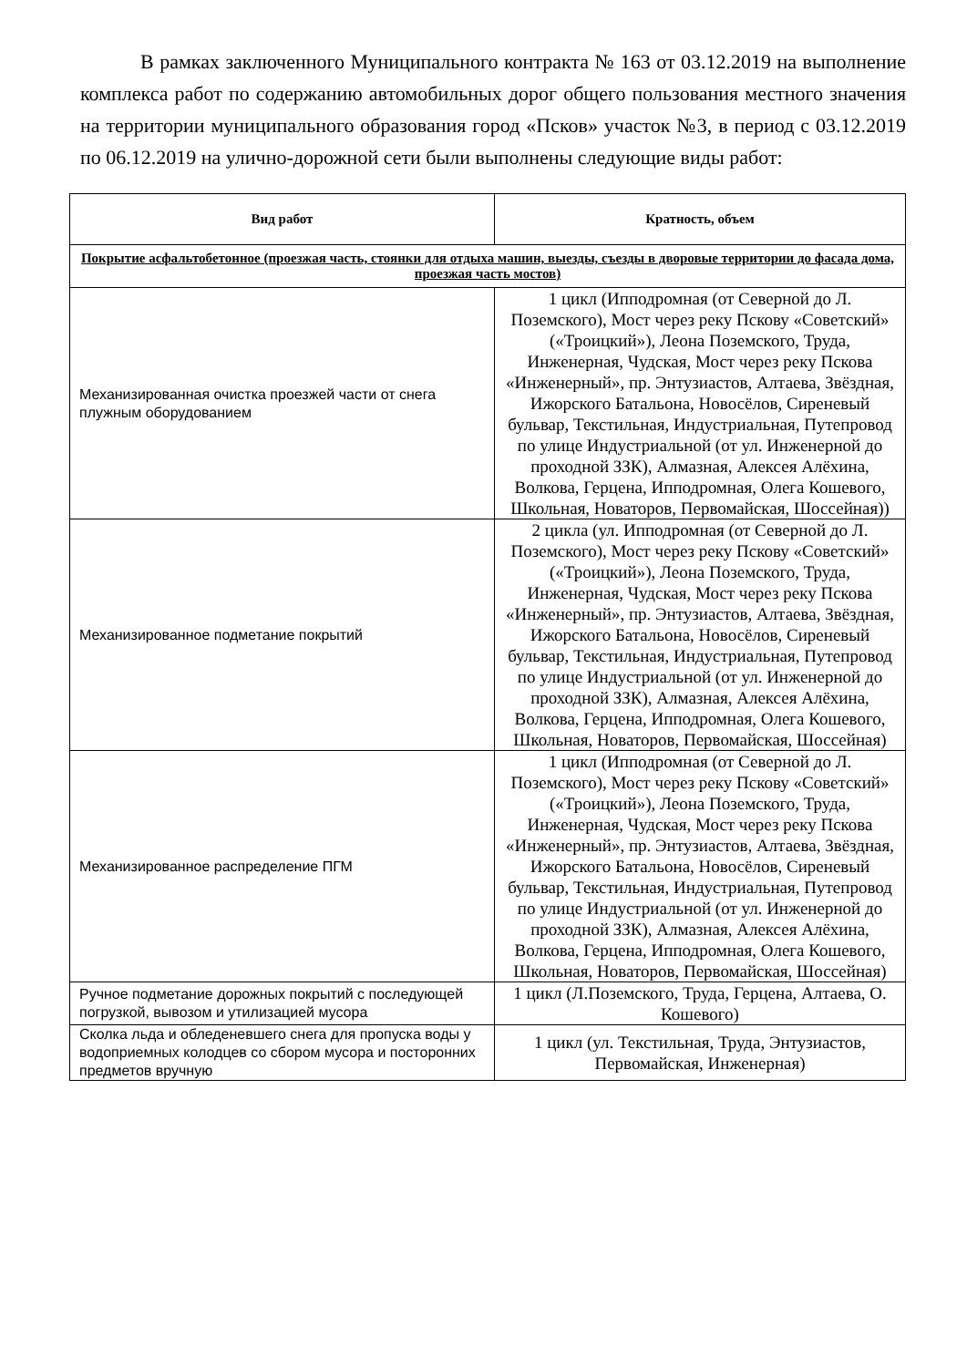В рамках заключенного Муниципального контракта № 163 от 03.12.2019 на выполнение комплекса работ по содержанию автомобильных дорог общего пользования местного значения на территории муниципального образования город «Псков» участок №3, в период с 03.12.2019 по 06.12.2019 на улично-дорожной сети были выполнены следующие виды работ:
| Вид работ | Кратность, объем |
| --- | --- |
| Покрытие асфальтобетонное (проезжая часть, стоянки для отдыха машин, выезды, съезды в дворовые территории до фасада дома, проезжая часть мостов) | |
| Механизированная очистка проезжей части от снега плужным оборудованием | 1 цикл (Ипподромная (от Северной до Л. Поземского), Мост через реку Пскову «Советский» («Троицкий»), Леона Поземского, Труда, Инженерная, Чудская, Мост через реку Пскова «Инженерный», пр. Энтузиастов, Алтаева, Звёздная, Ижорского Батальона, Новосёлов, Сиреневый бульвар, Текстильная, Индустриальная, Путепровод по улице Индустриальной (от ул. Инженерной до проходной ЗЗК), Алмазная, Алексея Алёхина, Волкова, Герцена, Ипподромная, Олега Кошевого, Школьная, Новаторов, Первомайская, Шоссейная)) |
| Механизированное подметание покрытий | 2 цикла (ул. Ипподромная (от Северной до Л. Поземского), Мост через реку Пскову «Советский» («Троицкий»), Леона Поземского, Труда, Инженерная, Чудская, Мост через реку Пскова «Инженерный», пр. Энтузиастов, Алтаева, Звёздная, Ижорского Батальона, Новосёлов, Сиреневый бульвар, Текстильная, Индустриальная, Путепровод по улице Индустриальной (от ул. Инженерной до проходной ЗЗК), Алмазная, Алексея Алёхина, Волкова, Герцена, Ипподромная, Олега Кошевого, Школьная, Новаторов, Первомайская, Шоссейная) |
| Механизированное распределение ПГМ | 1 цикл (Ипподромная (от Северной до Л. Поземского), Мост через реку Пскову «Советский» («Троицкий»), Леона Поземского, Труда, Инженерная, Чудская, Мост через реку Пскова «Инженерный», пр. Энтузиастов, Алтаева, Звёздная, Ижорского Батальона, Новосёлов, Сиреневый бульвар, Текстильная, Индустриальная, Путепровод по улице Индустриальной (от ул. Инженерной до проходной ЗЗК), Алмазная, Алексея Алёхина, Волкова, Герцена, Ипподромная, Олега Кошевого, Школьная, Новаторов, Первомайская, Шоссейная) |
| Ручное подметание дорожных покрытий с последующей погрузкой, вывозом и утилизацией мусора | 1 цикл (Л.Поземского, Труда, Герцена, Алтаева, О. Кошевого) |
| Сколка льда и обледеневшего снега для пропуска воды у водоприемных колодцев со сбором мусора и посторонних предметов вручную | 1 цикл (ул. Текстильная, Труда, Энтузиастов, Первомайская, Инженерная) |